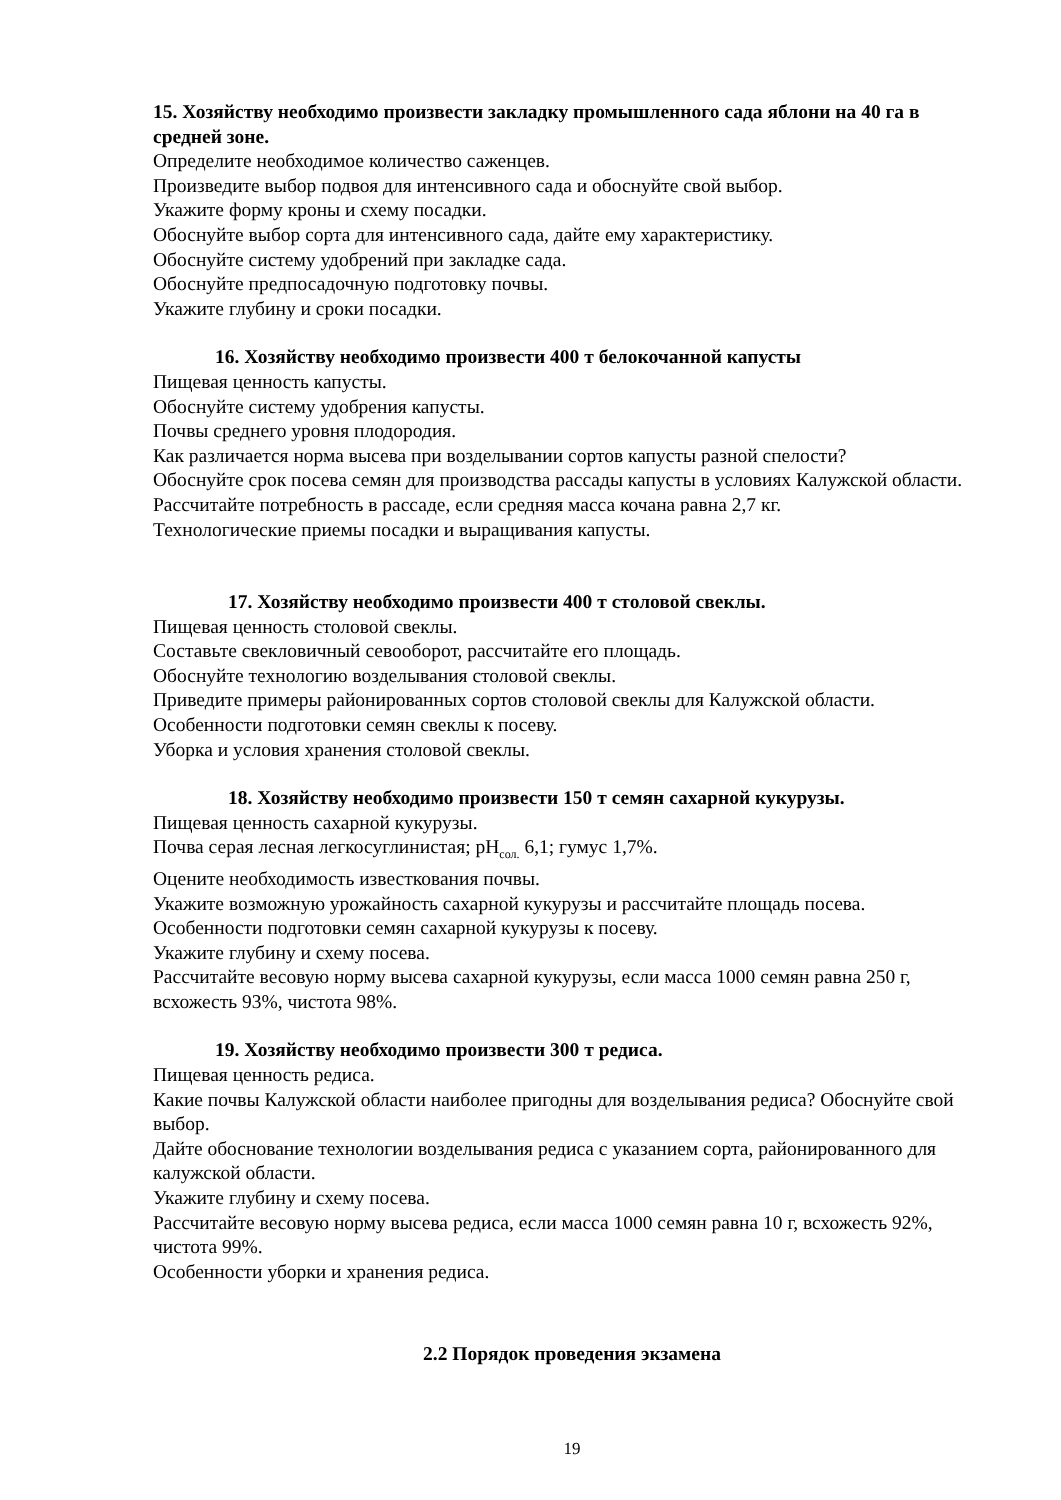15. Хозяйству необходимо произвести закладку промышленного сада яблони на 40 га в средней зоне.
Определите необходимое количество саженцев.
Произведите выбор подвоя для интенсивного сада и обоснуйте свой выбор.
Укажите форму кроны и схему посадки.
Обоснуйте выбор сорта для интенсивного сада, дайте ему характеристику.
Обоснуйте систему удобрений при закладке сада.
Обоснуйте предпосадочную подготовку почвы.
Укажите глубину и сроки посадки.
16. Хозяйству необходимо произвести 400 т белокочанной капусты
Пищевая ценность капусты.
Обоснуйте систему удобрения капусты.
Почвы среднего уровня плодородия.
Как различается норма высева при возделывании сортов капусты разной спелости?
Обоснуйте срок посева семян для производства рассады капусты в условиях Калужской области.
Рассчитайте потребность в рассаде, если средняя масса кочана равна 2,7 кг.
Технологические приемы посадки и выращивания капусты.
17. Хозяйству необходимо произвести 400 т столовой свеклы.
Пищевая ценность столовой свеклы.
Составьте свекловичный севооборот, рассчитайте его площадь.
Обоснуйте технологию возделывания столовой свеклы.
Приведите примеры районированных сортов столовой свеклы для Калужской области.
Особенности подготовки семян свеклы к посеву.
Уборка и условия хранения столовой свеклы.
18. Хозяйству необходимо произвести 150 т семян сахарной кукурузы.
Пищевая ценность сахарной кукурузы.
Почва серая лесная легкосуглинистая; pH<sub>сол.</sub> 6,1; гумус 1,7%.
Оцените необходимость известкования почвы.
Укажите возможную урожайность сахарной кукурузы и рассчитайте площадь посева.
Особенности подготовки семян сахарной кукурузы к посеву.
Укажите глубину и схему посева.
Рассчитайте весовую норму высева сахарной кукурузы, если масса 1000 семян равна 250 г, всхожесть 93%, чистота 98%.
19. Хозяйству необходимо произвести 300 т редиса.
Пищевая ценность редиса.
Какие почвы Калужской области наиболее пригодны для возделывания редиса? Обоснуйте свой выбор.
Дайте обоснование технологии возделывания редиса с указанием сорта, районированного для калужской области.
Укажите глубину и схему посева.
Рассчитайте весовую норму высева редиса, если масса 1000 семян равна 10 г, всхожесть 92%, чистота 99%.
Особенности уборки и хранения редиса.
2.2 Порядок проведения экзамена
19